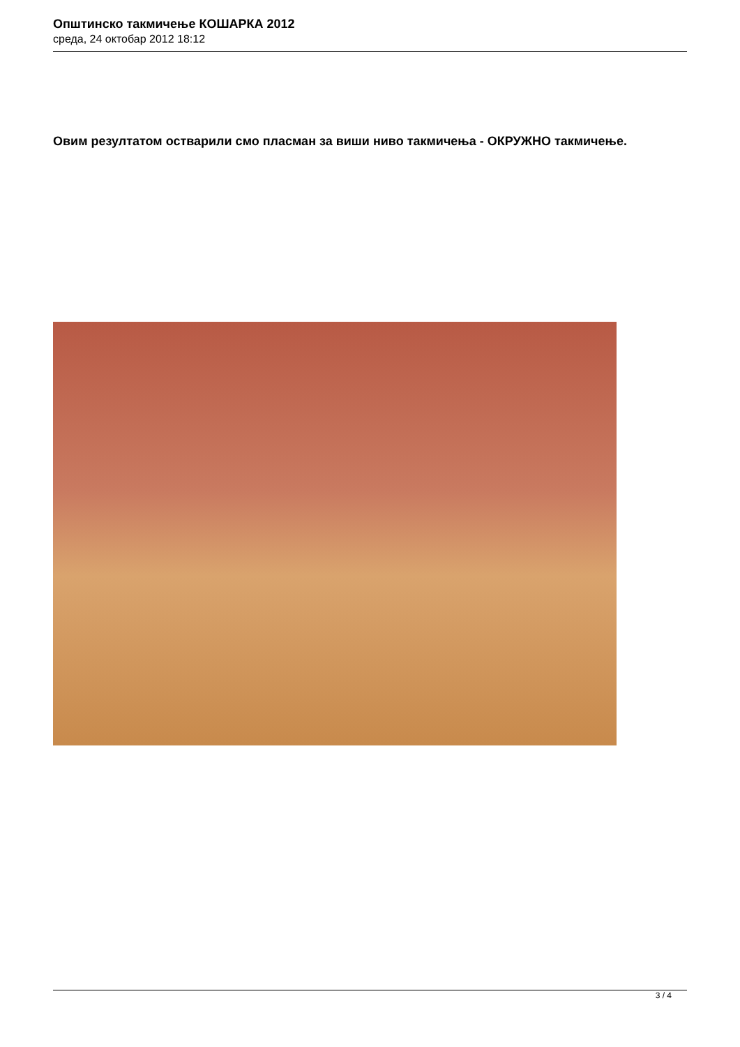Општинско такмичење КОШАРКА 2012
среда, 24 октобар 2012 18:12
Овим резултатом остварили смо пласман за виши ниво такмичења - ОКРУЖНО такмичење.
3 / 4